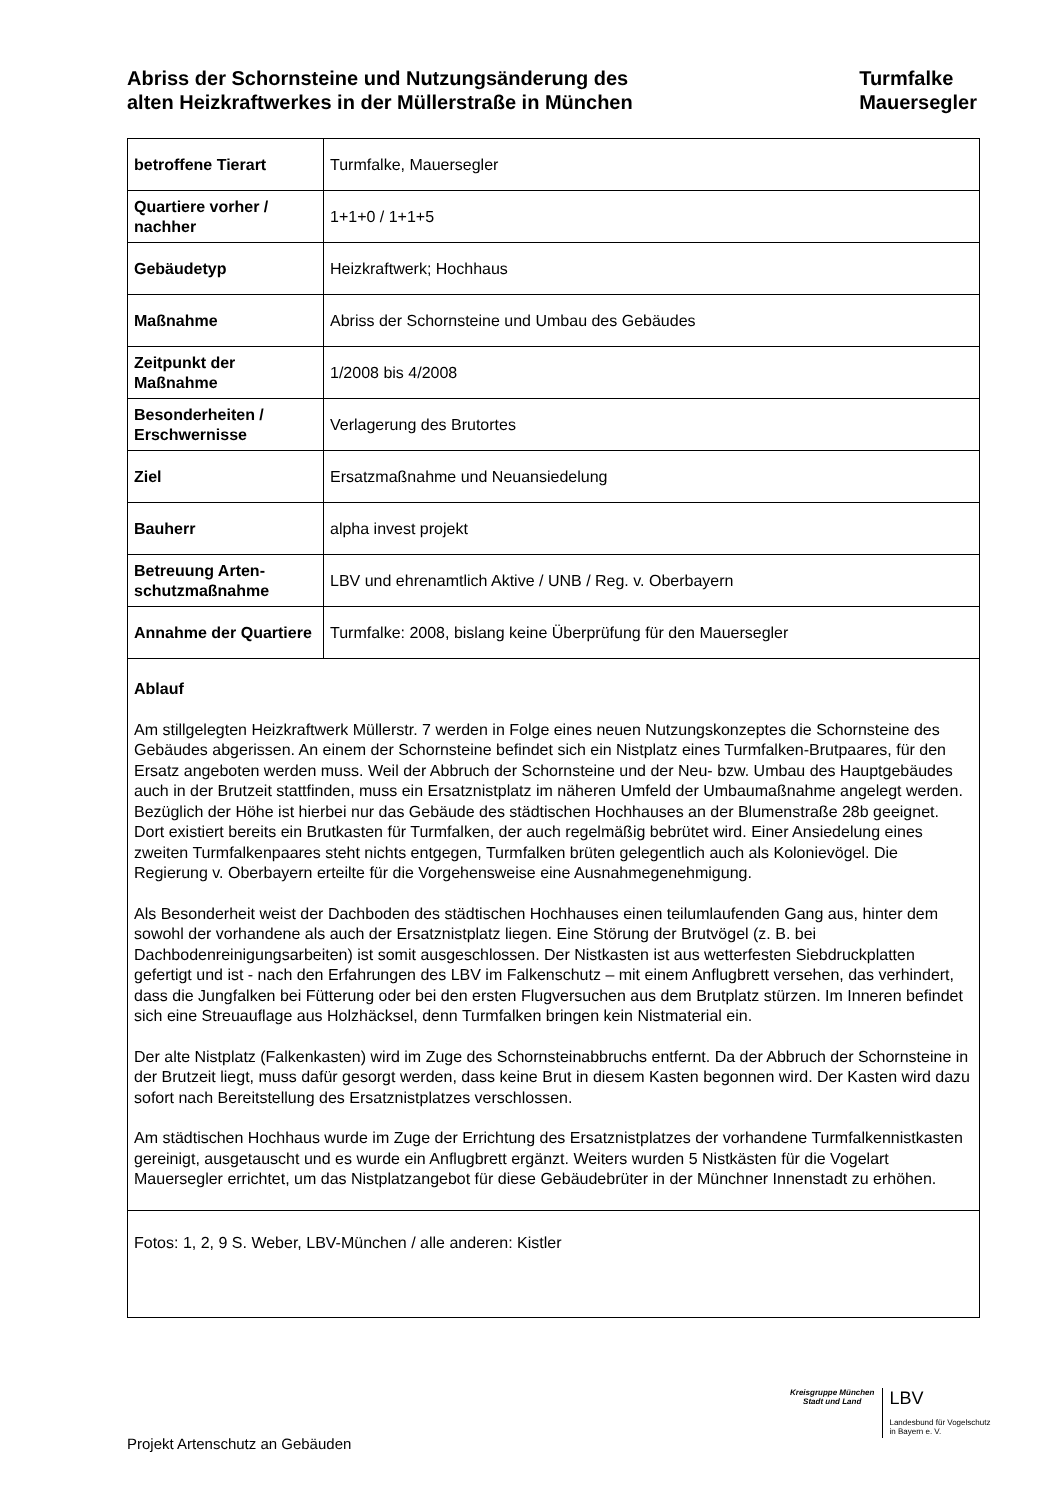Abriss der Schornsteine und Nutzungsänderung des
alten Heizkraftwerkes in der Müllerstraße in München
Turmfalke
Mauersegler
| betroffene Tierart | Turmfalke, Mauersegler |
| Quartiere vorher / nachher | 1+1+0 / 1+1+5 |
| Gebäudetyp | Heizkraftwerk; Hochhaus |
| Maßnahme | Abriss der Schornsteine und Umbau des Gebäudes |
| Zeitpunkt der Maßnahme | 1/2008 bis 4/2008 |
| Besonderheiten / Erschwernisse | Verlagerung des Brutortes |
| Ziel | Ersatzmaßnahme und Neuansiedelung |
| Bauherr | alpha invest projekt |
| Betreuung Arten-schutzmaßnahme | LBV und ehrenamtlich Aktive / UNB / Reg. v. Oberbayern |
| Annahme der Quartiere | Turmfalke: 2008, bislang keine Überprüfung für den Mauersegler |
| Ablauf Am stillgelegten Heizkraftwerk Müllerstr. 7 werden in Folge eines neuen Nutzungskonzeptes die Schornsteine des Gebäudes abgerissen. An einem der Schornsteine befindet sich ein Nistplatz eines Turmfalken-Brutpaares, für den Ersatz angeboten werden muss. Weil der Abbruch der Schornsteine und der Neu- bzw. Umbau des Hauptgebäudes auch in der Brutzeit stattfinden, muss ein Ersatznistplatz im näheren Umfeld der Umbaumaßnahme angelegt werden. Bezüglich der Höhe ist hierbei nur das Gebäude des städtischen Hochhauses an der Blumenstraße 28b geeignet. Dort existiert bereits ein Brutkasten für Turmfalken, der auch regelmäßig bebrütet wird. Einer Ansiedelung eines zweiten Turmfalkenpaares steht nichts entgegen, Turmfalken brüten gelegentlich auch als Kolonievögel. Die Regierung v. Oberbayern erteilte für die Vorgehensweise eine Ausnahmegenehmigung. Als Besonderheit weist der Dachboden des städtischen Hochhauses einen teilumlaufenden Gang aus, hinter dem sowohl der vorhandene als auch der Ersatznistplatz liegen. Eine Störung der Brutvögel (z. B. bei Dachbodenreinigungsarbeiten) ist somit ausgeschlossen. Der Nistkasten ist aus wetterfesten Siebdruckplatten gefertigt und ist - nach den Erfahrungen des LBV im Falkenschutz – mit einem Anflugbrett versehen, das verhindert, dass die Jungfalken bei Fütterung oder bei den ersten Flugversuchen aus dem Brutplatz stürzen. Im Inneren befindet sich eine Streuauflage aus Holzhäcksel, denn Turmfalken bringen kein Nistmaterial ein. Der alte Nistplatz (Falkenkasten) wird im Zuge des Schornsteinabbruchs entfernt. Da der Abbruch der Schornsteine in der Brutzeit liegt, muss dafür gesorgt werden, dass keine Brut in diesem Kasten begonnen wird. Der Kasten wird dazu sofort nach Bereitstellung des Ersatznistplatzes verschlossen. Am städtischen Hochhaus wurde im Zuge der Errichtung des Ersatznistplatzes der vorhandene Turmfalkennistkasten gereinigt, ausgetauscht und es wurde ein Anflugbrett ergänzt. Weiters wurden 5 Nistkästen für die Vogelart Mauersegler errichtet, um das Nistplatzangebot für diese Gebäudebrüter in der Münchner Innenstadt zu erhöhen. | |
| Fotos: 1, 2, 9 S. Weber, LBV-München / alle anderen: Kistler | |
Kreisgruppe München
Stadt und Land
LBV
Landesbund für Vogelschutz
in Bayern e. V.
Projekt Artenschutz an Gebäuden